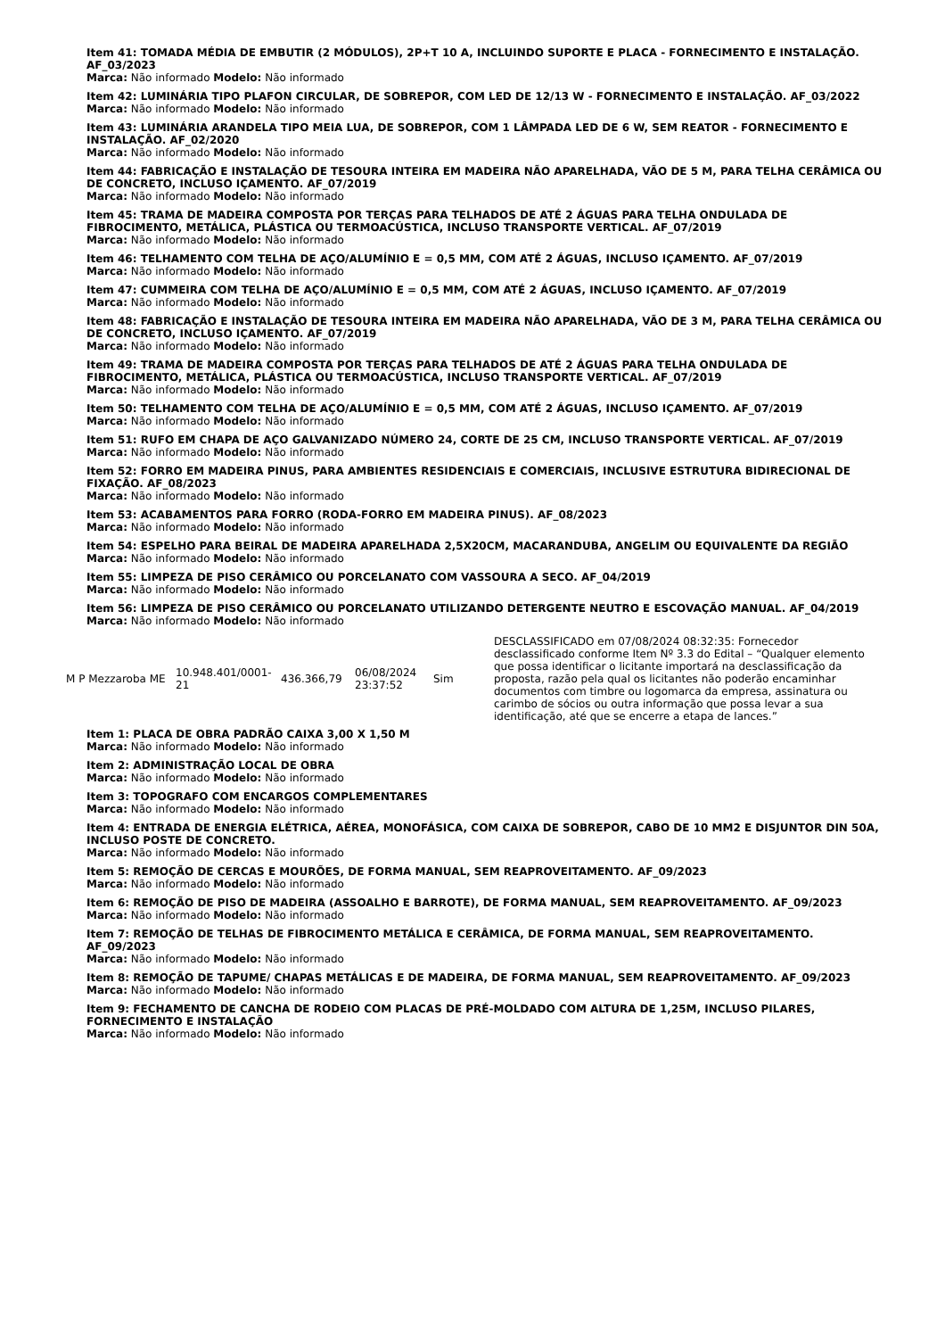Item 41: TOMADA MÉDIA DE EMBUTIR (2 MÓDULOS), 2P+T 10 A, INCLUINDO SUPORTE E PLACA - FORNECIMENTO E INSTALAÇÃO. AF_03/2023
Marca: Não informado Modelo: Não informado
Item 42: LUMINÁRIA TIPO PLAFON CIRCULAR, DE SOBREPOR, COM LED DE 12/13 W - FORNECIMENTO E INSTALAÇÃO. AF_03/2022
Marca: Não informado Modelo: Não informado
Item 43: LUMINÁRIA ARANDELA TIPO MEIA LUA, DE SOBREPOR, COM 1 LÂMPADA LED DE 6 W, SEM REATOR - FORNECIMENTO E INSTALAÇÃO. AF_02/2020
Marca: Não informado Modelo: Não informado
Item 44: FABRICAÇÃO E INSTALAÇÃO DE TESOURA INTEIRA EM MADEIRA NÃO APARELHADA, VÃO DE 5 M, PARA TELHA CERÂMICA OU DE CONCRETO, INCLUSO IÇAMENTO. AF_07/2019
Marca: Não informado Modelo: Não informado
Item 45: TRAMA DE MADEIRA COMPOSTA POR TERÇAS PARA TELHADOS DE ATÉ 2 ÁGUAS PARA TELHA ONDULADA DE FIBROCIMENTO, METÁLICA, PLÁSTICA OU TERMOACÚSTICA, INCLUSO TRANSPORTE VERTICAL. AF_07/2019
Marca: Não informado Modelo: Não informado
Item 46: TELHAMENTO COM TELHA DE AÇO/ALUMÍNIO E = 0,5 MM, COM ATÉ 2 ÁGUAS, INCLUSO IÇAMENTO. AF_07/2019
Marca: Não informado Modelo: Não informado
Item 47: CUMMEIRA COM TELHA DE AÇO/ALUMÍNIO E = 0,5 MM, COM ATÉ 2 ÁGUAS, INCLUSO IÇAMENTO. AF_07/2019
Marca: Não informado Modelo: Não informado
Item 48: FABRICAÇÃO E INSTALAÇÃO DE TESOURA INTEIRA EM MADEIRA NÃO APARELHADA, VÃO DE 3 M, PARA TELHA CERÂMICA OU DE CONCRETO, INCLUSO IÇAMENTO. AF_07/2019
Marca: Não informado Modelo: Não informado
Item 49: TRAMA DE MADEIRA COMPOSTA POR TERÇAS PARA TELHADOS DE ATÉ 2 ÁGUAS PARA TELHA ONDULADA DE FIBROCIMENTO, METÁLICA, PLÁSTICA OU TERMOACÚSTICA, INCLUSO TRANSPORTE VERTICAL. AF_07/2019
Marca: Não informado Modelo: Não informado
Item 50: TELHAMENTO COM TELHA DE AÇO/ALUMÍNIO E = 0,5 MM, COM ATÉ 2 ÁGUAS, INCLUSO IÇAMENTO. AF_07/2019
Marca: Não informado Modelo: Não informado
Item 51: RUFO EM CHAPA DE AÇO GALVANIZADO NÚMERO 24, CORTE DE 25 CM, INCLUSO TRANSPORTE VERTICAL. AF_07/2019
Marca: Não informado Modelo: Não informado
Item 52: FORRO EM MADEIRA PINUS, PARA AMBIENTES RESIDENCIAIS E COMERCIAIS, INCLUSIVE ESTRUTURA BIDIRECIONAL DE FIXAÇÃO. AF_08/2023
Marca: Não informado Modelo: Não informado
Item 53: ACABAMENTOS PARA FORRO (RODA-FORRO EM MADEIRA PINUS). AF_08/2023
Marca: Não informado Modelo: Não informado
Item 54: ESPELHO PARA BEIRAL DE MADEIRA APARELHADA 2,5X20CM, MACARANDUBA, ANGELIM OU EQUIVALENTE DA REGIÃO
Marca: Não informado Modelo: Não informado
Item 55: LIMPEZA DE PISO CERÂMICO OU PORCELANATO COM VASSOURA A SECO. AF_04/2019
Marca: Não informado Modelo: Não informado
Item 56: LIMPEZA DE PISO CERÂMICO OU PORCELANATO UTILIZANDO DETERGENTE NEUTRO E ESCOVAÇÃO MANUAL. AF_04/2019
Marca: Não informado Modelo: Não informado
| M P Mezzaroba ME | 10.948.401/0001-21 | 436.366,79 | 06/08/2024 23:37:52 | Sim | DESCLASSIFICADO em 07/08/2024 08:32:35: Fornecedor desclassificado conforme Item Nº 3.3 do Edital – “Qualquer elemento que possa identificar o licitante importará na desclassificação da proposta, razão pela qual os licitantes não poderão encaminhar documentos com timbre ou logomarca da empresa, assinatura ou carimbo de sócios ou outra informação que possa levar a sua identificação, até que se encerre a etapa de lances.” |
Item 1: PLACA DE OBRA PADRÃO CAIXA 3,00 X 1,50 M
Marca: Não informado Modelo: Não informado
Item 2: ADMINISTRAÇÃO LOCAL DE OBRA
Marca: Não informado Modelo: Não informado
Item 3: TOPOGRAFO COM ENCARGOS COMPLEMENTARES
Marca: Não informado Modelo: Não informado
Item 4: ENTRADA DE ENERGIA ELÉTRICA, AÉREA, MONOFÁSICA, COM CAIXA DE SOBREPOR, CABO DE 10 MM2 E DISJUNTOR DIN 50A, INCLUSO POSTE DE CONCRETO.
Marca: Não informado Modelo: Não informado
Item 5: REMOÇÃO DE CERCAS E MOURÕES, DE FORMA MANUAL, SEM REAPROVEITAMENTO. AF_09/2023
Marca: Não informado Modelo: Não informado
Item 6: REMOÇÃO DE PISO DE MADEIRA (ASSOALHO E BARROTE), DE FORMA MANUAL, SEM REAPROVEITAMENTO. AF_09/2023
Marca: Não informado Modelo: Não informado
Item 7: REMOÇÃO DE TELHAS DE FIBROCIMENTO METÁLICA E CERÂMICA, DE FORMA MANUAL, SEM REAPROVEITAMENTO. AF_09/2023
Marca: Não informado Modelo: Não informado
Item 8: REMOÇÃO DE TAPUME/ CHAPAS METÁLICAS E DE MADEIRA, DE FORMA MANUAL, SEM REAPROVEITAMENTO. AF_09/2023
Marca: Não informado Modelo: Não informado
Item 9: FECHAMENTO DE CANCHA DE RODEIO COM PLACAS DE PRÉ-MOLDADO COM ALTURA DE 1,25M, INCLUSO PILARES, FORNECIMENTO E INSTALAÇÃO
Marca: Não informado Modelo: Não informado